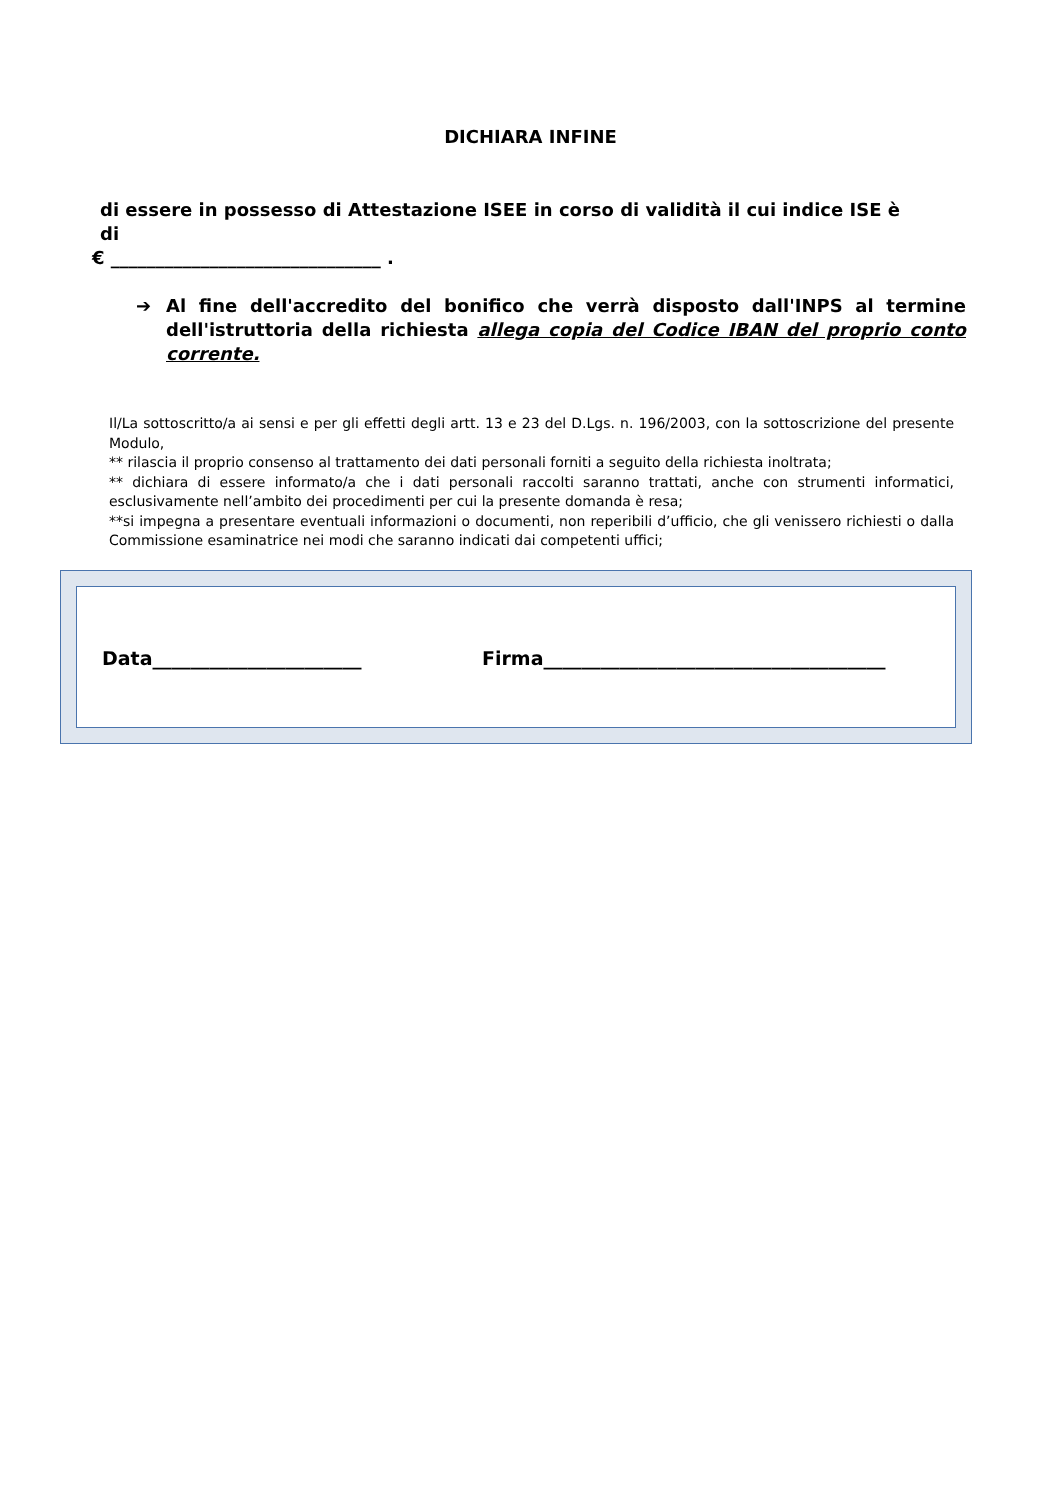DICHIARA INFINE
di essere in possesso di Attestazione ISEE in corso di validità il cui indice ISE è di
€ ______________________________ .
➔ Al fine dell'accredito del bonifico che verrà disposto dall'INPS al termine dell'istruttoria della richiesta allega copia del Codice IBAN del proprio conto corrente.
Il/La sottoscritto/a ai sensi e per gli effetti degli artt. 13 e 23 del D.Lgs. n. 196/2003, con la sottoscrizione del presente Modulo,
** rilascia il proprio consenso al trattamento dei dati personali forniti a seguito della richiesta inoltrata;
** dichiara di essere informato/a che i dati personali raccolti saranno trattati, anche con strumenti informatici, esclusivamente nell’ambito dei procedimenti per cui la presente domanda è resa;
**si impegna a presentare eventuali informazioni o documenti, non reperibili d’ufficio, che gli venissero richiesti o dalla Commissione esaminatrice nei modi che saranno indicati dai competenti uffici;
Data______________________
Firma____________________________________